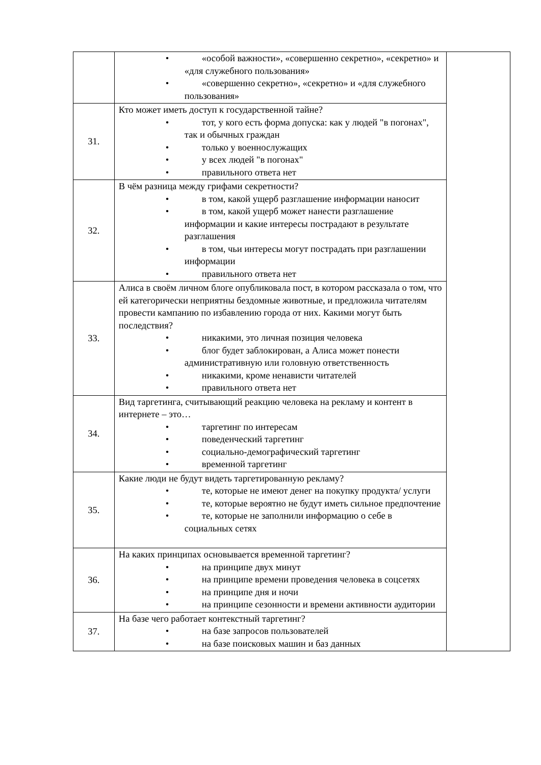| | • «особой важности», «совершенно секретно», «секретно» и «для служебного пользования» • «совершенно секретно», «секретно» и «для служебного пользования» | |
| 31. | Кто может иметь доступ к государственной тайне? • тот, у кого есть форма допуска: как у людей "в погонах", так и обычных граждан • только у военнослужащих • у всех людей "в погонах" • правильного ответа нет | |
| 32. | В чём разница между грифами секретности? • в том, какой ущерб разглашение информации наносит • в том, какой ущерб может нанести разглашение информации и какие интересы пострадают в результате разглашения • в том, чьи интересы могут пострадать при разглашении информации • правильного ответа нет | |
| 33. | Алиса в своём личном блоге опубликовала пост, в котором рассказала о том, что ей категорически неприятны бездомные животные, и предложила читателям провести кампанию по избавлению города от них. Какими могут быть последствия? • никакими, это личная позиция человека • блог будет заблокирован, а Алиса может понести административную или головную ответственность • никакими, кроме ненависти читателей • правильного ответа нет | |
| 34. | Вид таргетинга, считывающий реакцию человека на рекламу и контент в интернете – это… • таргетинг по интересам • поведенческий таргетинг • социально-демографический таргетинг • временной таргетинг | |
| 35. | Какие люди не будут видеть таргетированную рекламу? • те, которые не имеют денег на покупку продукта/ услуги • те, которые вероятно не будут иметь сильное предпочтение • те, которые не заполнили информацию о себе в социальных сетях | |
| 36. | На каких принципах основывается временной таргетинг? • на принципе двух минут • на принципе времени проведения человека в соцсетях • на принципе дня и ночи • на принципе сезонности и времени активности аудитории | |
| 37. | На базе чего работает контекстный таргетинг? • на базе запросов пользователей • на базе поисковых машин и баз данных | |